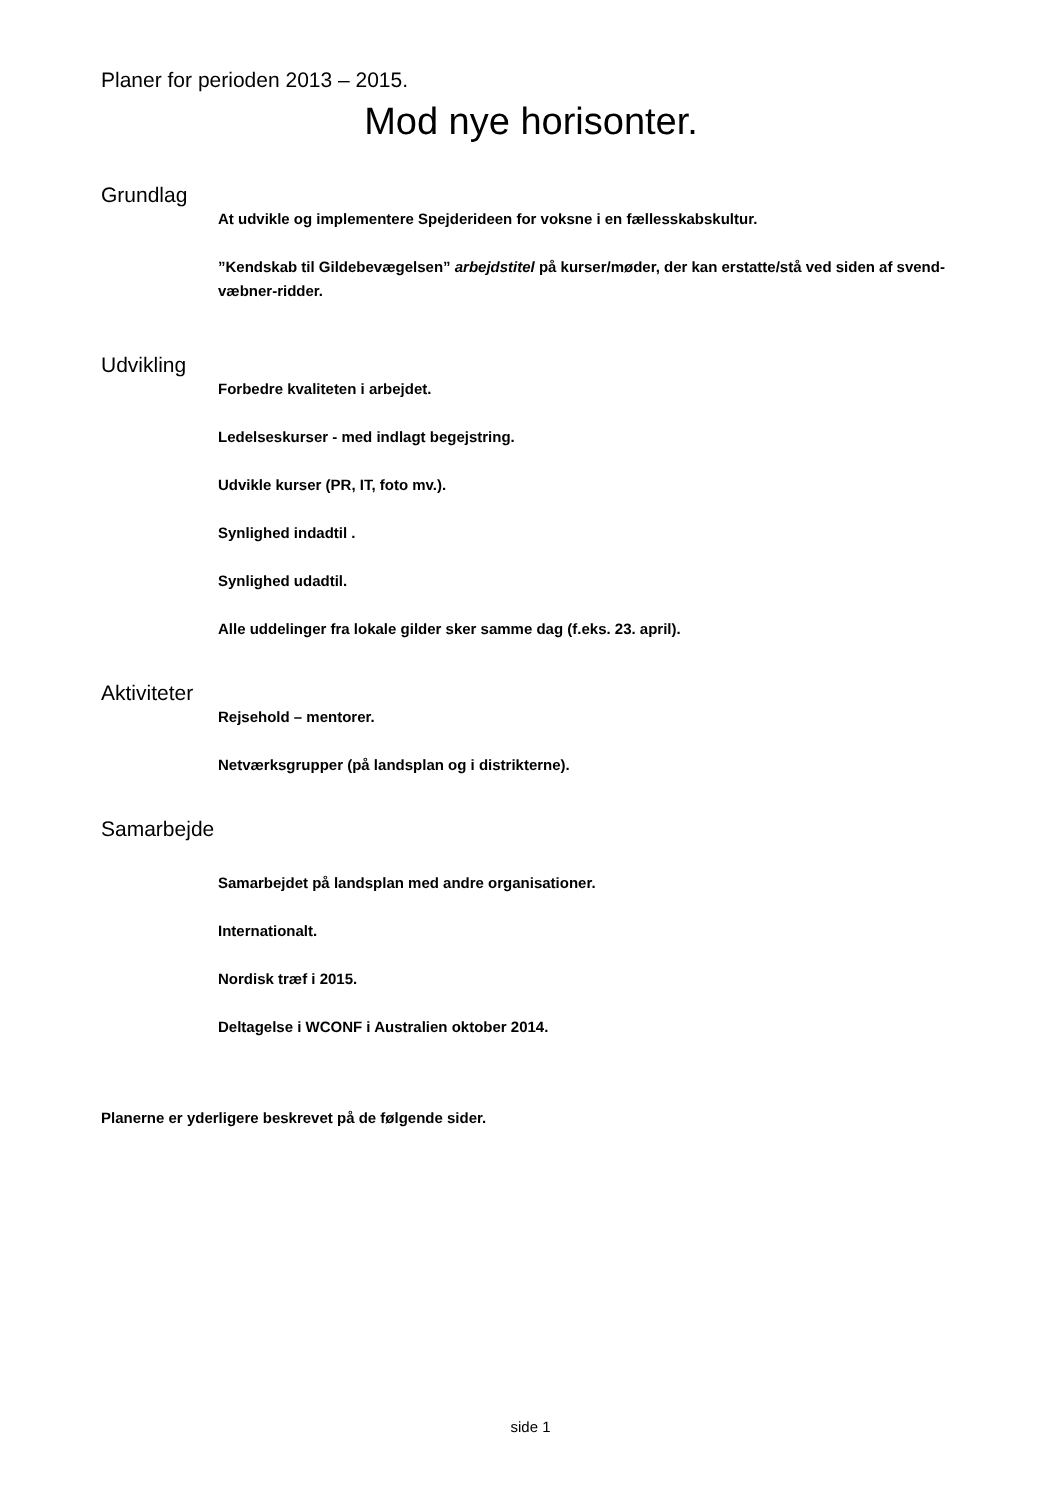Planer for perioden 2013 – 2015.
Mod nye horisonter.
Grundlag
At udvikle og implementere Spejderideen for voksne i en fællesskabskultur.
”Kendskab til Gildebevægelsen” arbejdstitel på kurser/møder, der kan erstatte/stå ved siden af svend-væbner-ridder.
Udvikling
Forbedre kvaliteten i arbejdet.
Ledelseskurser - med indlagt begejstring.
Udvikle kurser (PR, IT, foto mv.).
Synlighed indadtil .
Synlighed udadtil.
Alle uddelinger fra lokale gilder sker samme dag (f.eks. 23. april).
Aktiviteter
Rejsehold – mentorer.
Netværksgrupper (på landsplan og i distrikterne).
Samarbejde
Samarbejdet på landsplan med andre organisationer.
Internationalt.
Nordisk træf i 2015.
Deltagelse i WCONF i Australien oktober 2014.
Planerne er yderligere beskrevet på de følgende sider.
side 1